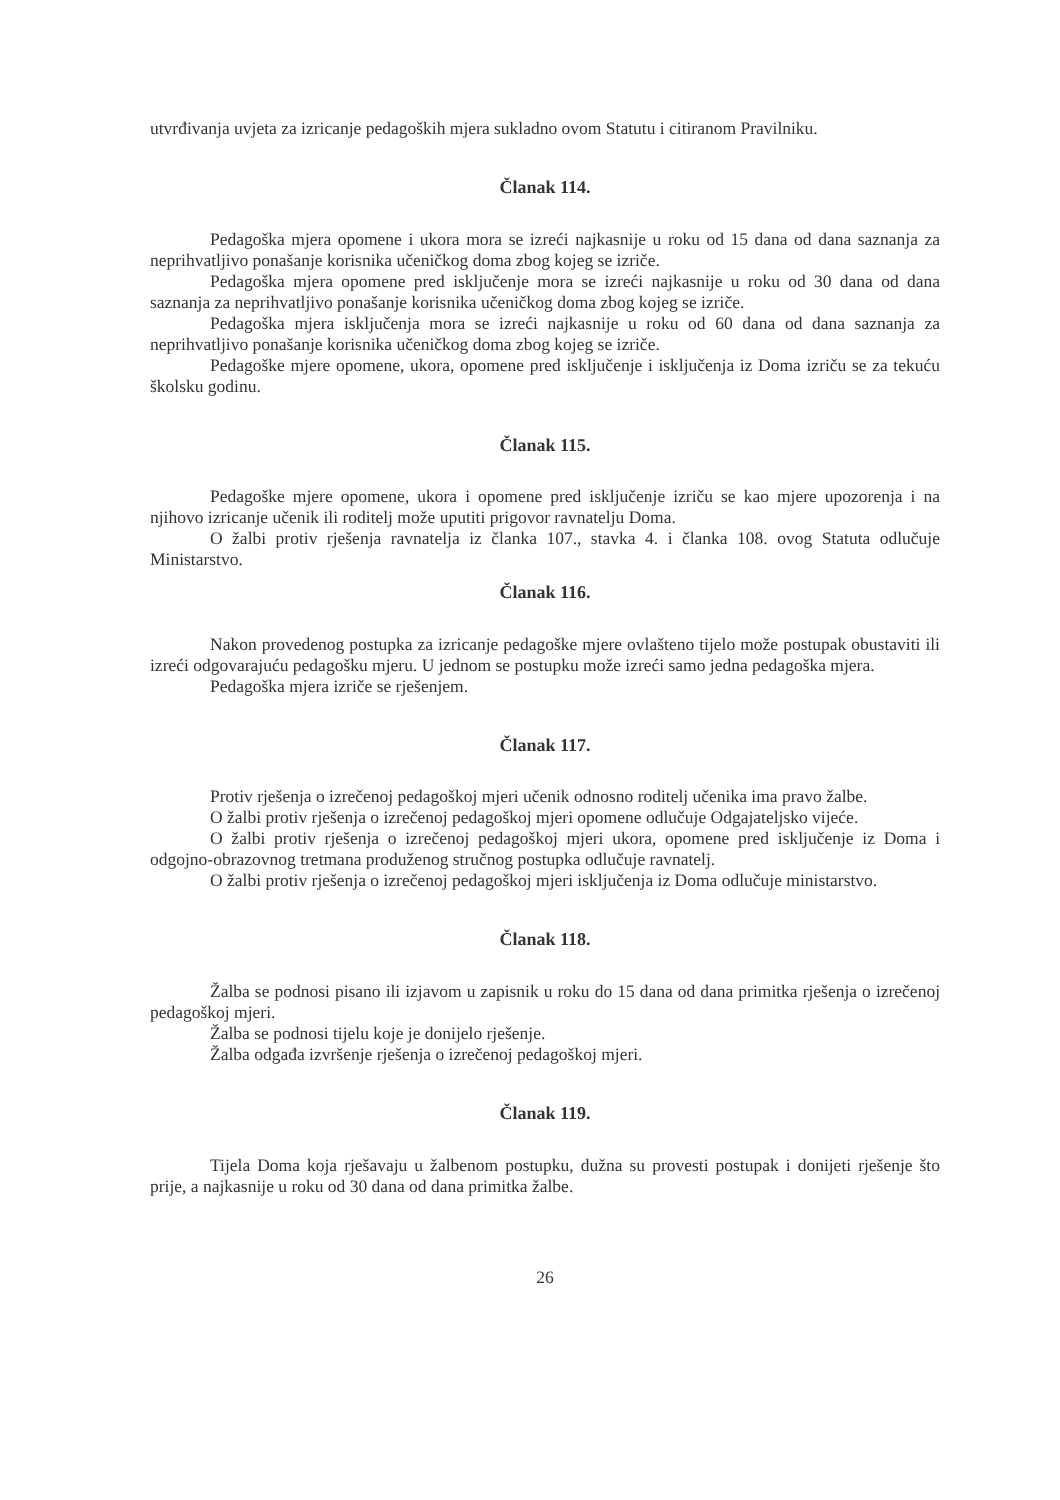utvrđivanja uvjeta za izricanje pedagoških mjera sukladno ovom Statutu i citiranom Pravilniku.
Članak 114.
Pedagoška mjera opomene i ukora mora se izreći najkasnije u roku od 15 dana od dana saznanja za neprihvatljivo ponašanje korisnika učeničkog doma zbog kojeg se izriče.
Pedagoška mjera opomene pred isključenje mora se izreći najkasnije u roku od 30 dana od dana saznanja za neprihvatljivo ponašanje korisnika učeničkog doma zbog kojeg se izriče.
Pedagoška mjera isključenja mora se izreći najkasnije u roku od 60 dana od dana saznanja za neprihvatljivo ponašanje korisnika učeničkog doma zbog kojeg se izriče.
Pedagoške mjere opomene, ukora, opomene pred isključenje i isključenja iz Doma izriču se za tekuću školsku godinu.
Članak 115.
Pedagoške mjere opomene, ukora i opomene pred isključenje izriču se kao mjere upozorenja i na njihovo izricanje učenik ili roditelj može uputiti prigovor ravnatelju Doma.
O žalbi protiv rješenja ravnatelja iz članka 107., stavka 4. i članka 108. ovog Statuta odlučuje Ministarstvo.
Članak 116.
Nakon provedenog postupka za izricanje pedagoške mjere ovlašteno tijelo može postupak obustaviti ili izreći odgovarajuću pedagošku mjeru. U jednom se postupku može izreći samo jedna pedagoška mjera.
Pedagoška mjera izriče se rješenjem.
Članak 117.
Protiv rješenja o izrečenoj pedagoškoj mjeri učenik odnosno roditelj učenika ima pravo žalbe.
O žalbi protiv rješenja o izrečenoj pedagoškoj mjeri opomene odlučuje Odgajateljsko vijeće.
O žalbi protiv rješenja o izrečenoj pedagoškoj mjeri ukora, opomene pred isključenje iz Doma i odgojno-obrazovnog tretmana produženog stručnog postupka odlučuje ravnatelj.
O žalbi protiv rješenja o izrečenoj pedagoškoj mjeri isključenja iz Doma odlučuje ministarstvo.
Članak 118.
Žalba se podnosi pisano ili izjavom u zapisnik u roku do 15 dana od dana primitka rješenja o izrečenoj pedagoškoj mjeri.
Žalba se podnosi tijelu koje je donijelo rješenje.
Žalba odgađa izvršenje rješenja o izrečenoj pedagoškoj mjeri.
Članak 119.
Tijela Doma koja rješavaju u žalbenom postupku, dužna su provesti postupak i donijeti rješenje što prije, a najkasnije u roku od 30 dana od dana primitka žalbe.
26